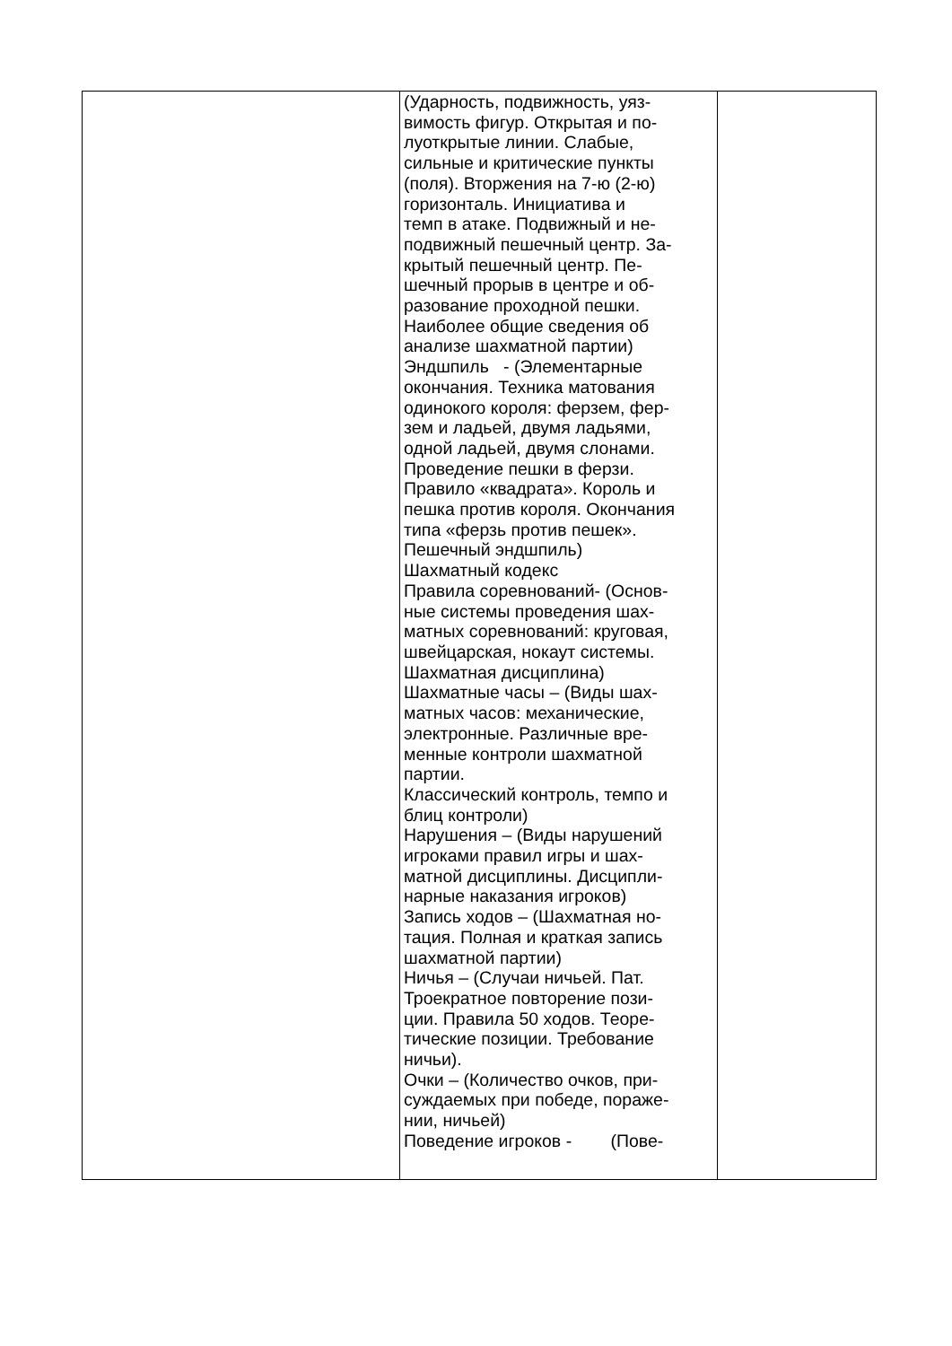| | (Ударность, подвижность, уяз- вимость фигур. Открытая и по- луоткрытые линии. Слабые, сильные и критические пункты (поля). Вторжения на 7-ю (2-ю) горизонталь. Инициатива и темп в атаке. Подвижный и не- подвижный пешечный центр. За- крытый пешечный центр. Пе- шечный прорыв в центре и об- разование проходной пешки. Наиболее общие сведения об анализе шахматной партии) Эндшпиль - (Элементарные окончания. Техника матования одинокого короля: ферзем, фер- зем и ладьей, двумя ладьями, одной ладьей, двумя слонами. Проведение пешки в ферзи. Правило «квадрата». Король и пешка против короля. Окончания типа «ферзь против пешек». Пешечный эндшпиль) Шахматный кодекс Правила соревнований- (Основ- ные системы проведения шах- матных соревнований: круговая, швейцарская, нокаут системы. Шахматная дисциплина) Шахматные часы – (Виды шах- матных часов: механические, электронные. Различные вре- менные контроли шахматной партии. Классический контроль, темпо и блиц контроли) Нарушения – (Виды нарушений игроками правил игры и шах- матной дисциплины. Дисципли- нарные наказания игроков) Запись ходов – (Шахматная но- тация. Полная и краткая запись шахматной партии) Ничья – (Случаи ничьей. Пат. Троекратное повторение пози- ции. Правила 50 ходов. Теоре- тические позиции. Требование ничьи). Очки – (Количество очков, при- суждаемых при победе, пораже- нии, ничьей) Поведение игроков - (Пове- | |